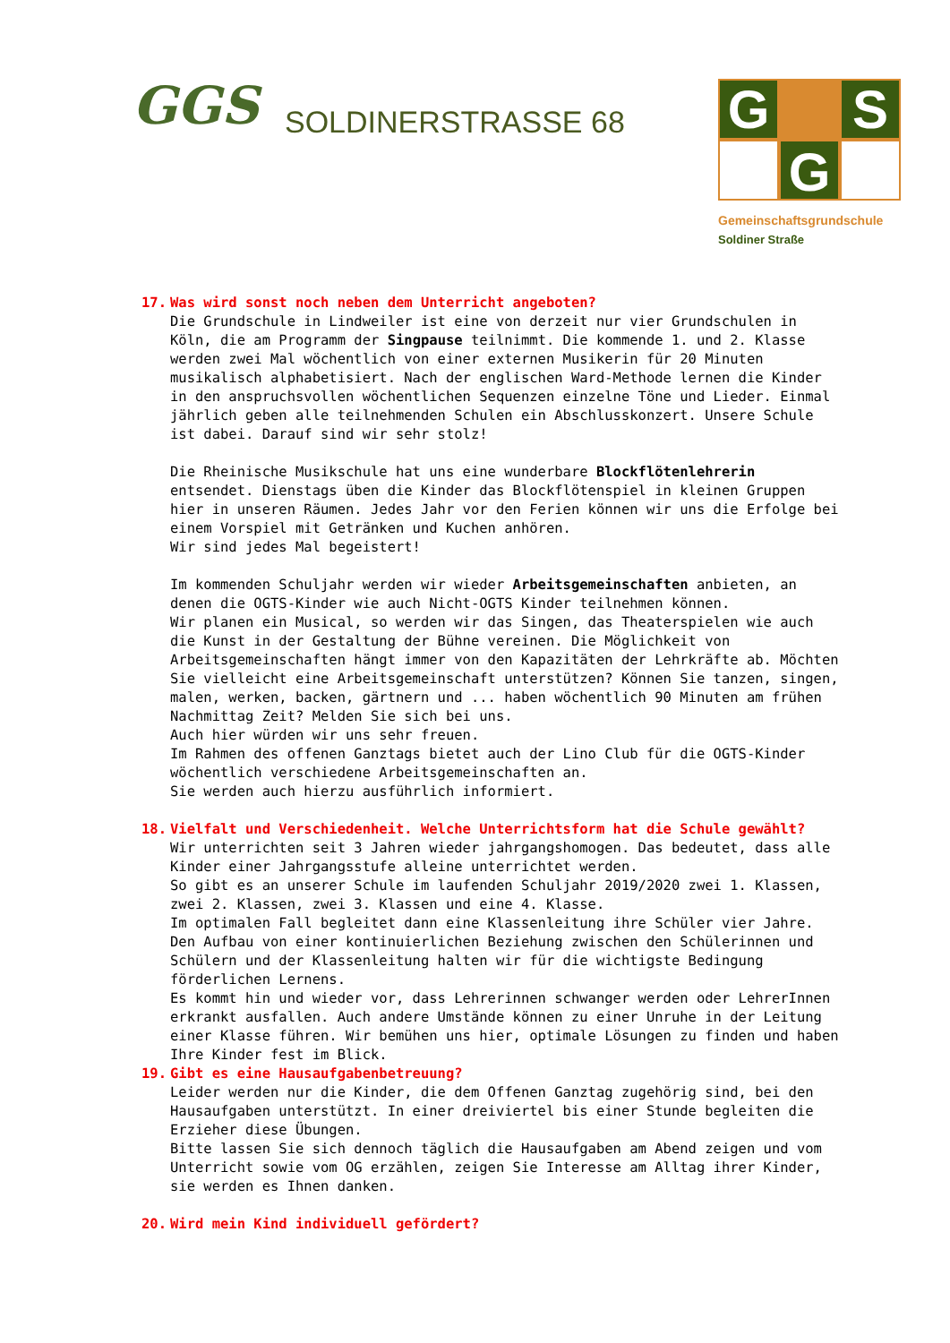GGS
SOLDINERSTRASSE 68
G
S
G
Gemeinschaftsgrundschule
Soldiner Straße
17. Was wird sonst noch neben dem Unterricht angeboten?
Die Grundschule in Lindweiler ist eine von derzeit nur vier Grundschulen in Köln, die am Programm der Singpause teilnimmt. Die kommende 1. und 2. Klasse werden zwei Mal wöchentlich von einer externen Musikerin für 20 Minuten musikalisch alphabetisiert. Nach der englischen Ward-Methode lernen die Kinder in den anspruchsvollen wöchentlichen Sequenzen einzelne Töne und Lieder. Einmal jährlich geben alle teilnehmenden Schulen ein Abschlusskonzert. Unsere Schule ist dabei. Darauf sind wir sehr stolz!
Die Rheinische Musikschule hat uns eine wunderbare Blockflötenlehrerin entsendet. Dienstags üben die Kinder das Blockflötenspiel in kleinen Gruppen hier in unseren Räumen. Jedes Jahr vor den Ferien können wir uns die Erfolge bei einem Vorspiel mit Getränken und Kuchen anhören.
Wir sind jedes Mal begeistert!
Im kommenden Schuljahr werden wir wieder Arbeitsgemeinschaften anbieten, an denen die OGTS-Kinder wie auch Nicht-OGTS Kinder teilnehmen können.
Wir planen ein Musical, so werden wir das Singen, das Theaterspielen wie auch die Kunst in der Gestaltung der Bühne vereinen. Die Möglichkeit von Arbeitsgemeinschaften hängt immer von den Kapazitäten der Lehrkräfte ab. Möchten Sie vielleicht eine Arbeitsgemeinschaft unterstützen? Können Sie tanzen, singen, malen, werken, backen, gärtnern und ... haben wöchentlich 90 Minuten am frühen Nachmittag Zeit? Melden Sie sich bei uns.
Auch hier würden wir uns sehr freuen.
Im Rahmen des offenen Ganztags bietet auch der Lino Club für die OGTS-Kinder wöchentlich verschiedene Arbeitsgemeinschaften an.
Sie werden auch hierzu ausführlich informiert.
18. Vielfalt und Verschiedenheit. Welche Unterrichtsform hat die Schule gewählt?
Wir unterrichten seit 3 Jahren wieder jahrgangshomogen. Das bedeutet, dass alle Kinder einer Jahrgangsstufe alleine unterrichtet werden.
So gibt es an unserer Schule im laufenden Schuljahr 2019/2020 zwei 1. Klassen, zwei 2. Klassen, zwei 3. Klassen und eine 4. Klasse.
Im optimalen Fall begleitet dann eine Klassenleitung ihre Schüler vier Jahre. Den Aufbau von einer kontinuierlichen Beziehung zwischen den Schülerinnen und Schülern und der Klassenleitung halten wir für die wichtigste Bedingung förderlichen Lernens.
Es kommt hin und wieder vor, dass Lehrerinnen schwanger werden oder LehrerInnen erkrankt ausfallen. Auch andere Umstände können zu einer Unruhe in der Leitung einer Klasse führen. Wir bemühen uns hier, optimale Lösungen zu finden und haben Ihre Kinder fest im Blick.
19. Gibt es eine Hausaufgabenbetreuung?
Leider werden nur die Kinder, die dem Offenen Ganztag zugehörig sind, bei den Hausaufgaben unterstützt. In einer dreiviertel bis einer Stunde begleiten die Erzieher diese Übungen.
Bitte lassen Sie sich dennoch täglich die Hausaufgaben am Abend zeigen und vom Unterricht sowie vom OG erzählen, zeigen Sie Interesse am Alltag ihrer Kinder, sie werden es Ihnen danken.
20. Wird mein Kind individuell gefördert?